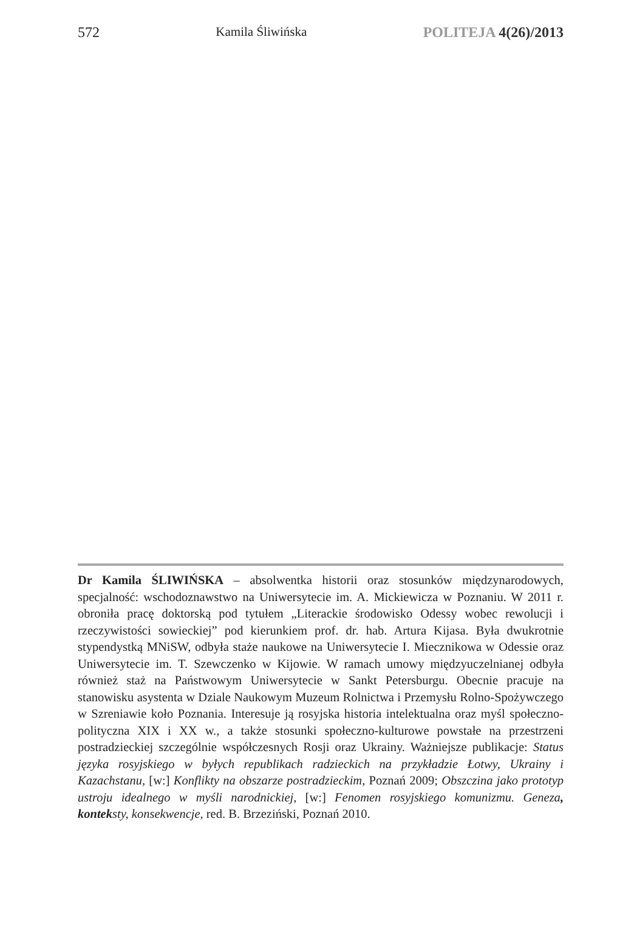572 Kamila Śliwińska POLITEJA 4(26)/2013
Dr Kamila ŚLIWIŃSKA – absolwentka historii oraz stosunków międzynarodowych, specjalność: wschodoznawstwo na Uniwersytecie im. A. Mickiewicza w Poznaniu. W 2011 r. obroniła pracę doktorską pod tytułem „Literackie środowisko Odessy wobec rewolucji i rzeczywistości sowieckiej” pod kierunkiem prof. dr. hab. Artura Kijasa. Była dwukrotnie stypendystką MNiSW, odbyła staże naukowe na Uniwersytecie I. Miecznikowa w Odessie oraz Uniwersytecie im. T. Szewczenko w Kijowie. W ramach umowy międzyuczelnianej odbyła również staż na Państwowym Uniwersytecie w Sankt Petersburgu. Obecnie pracuje na stanowisku asystenta w Dziale Naukowym Muzeum Rolnictwa i Przemysłu Rolno-Spożywczego w Szreniawie koło Poznania. Interesuje ją rosyjska historia intelektualna oraz myśl społeczno-polityczna XIX i XX w., a także stosunki społeczno-kulturowe powstałe na przestrzeni postradzieckiej szczególnie współczesnych Rosji oraz Ukrainy. Ważniejsze publikacje: Status języka rosyjskiego w byłych republikach radzieckich na przykładzie Łotwy, Ukrainy i Kazachstanu, [w:] Konflikty na obszarze postradzieckim, Poznań 2009; Obszczina jako prototyp ustroju idealnego w myśli narodnickiej, [w:] Fenomen rosyjskiego komunizmu. Geneza, konteksty, konsekwencje, red. B. Brzeziński, Poznań 2010.